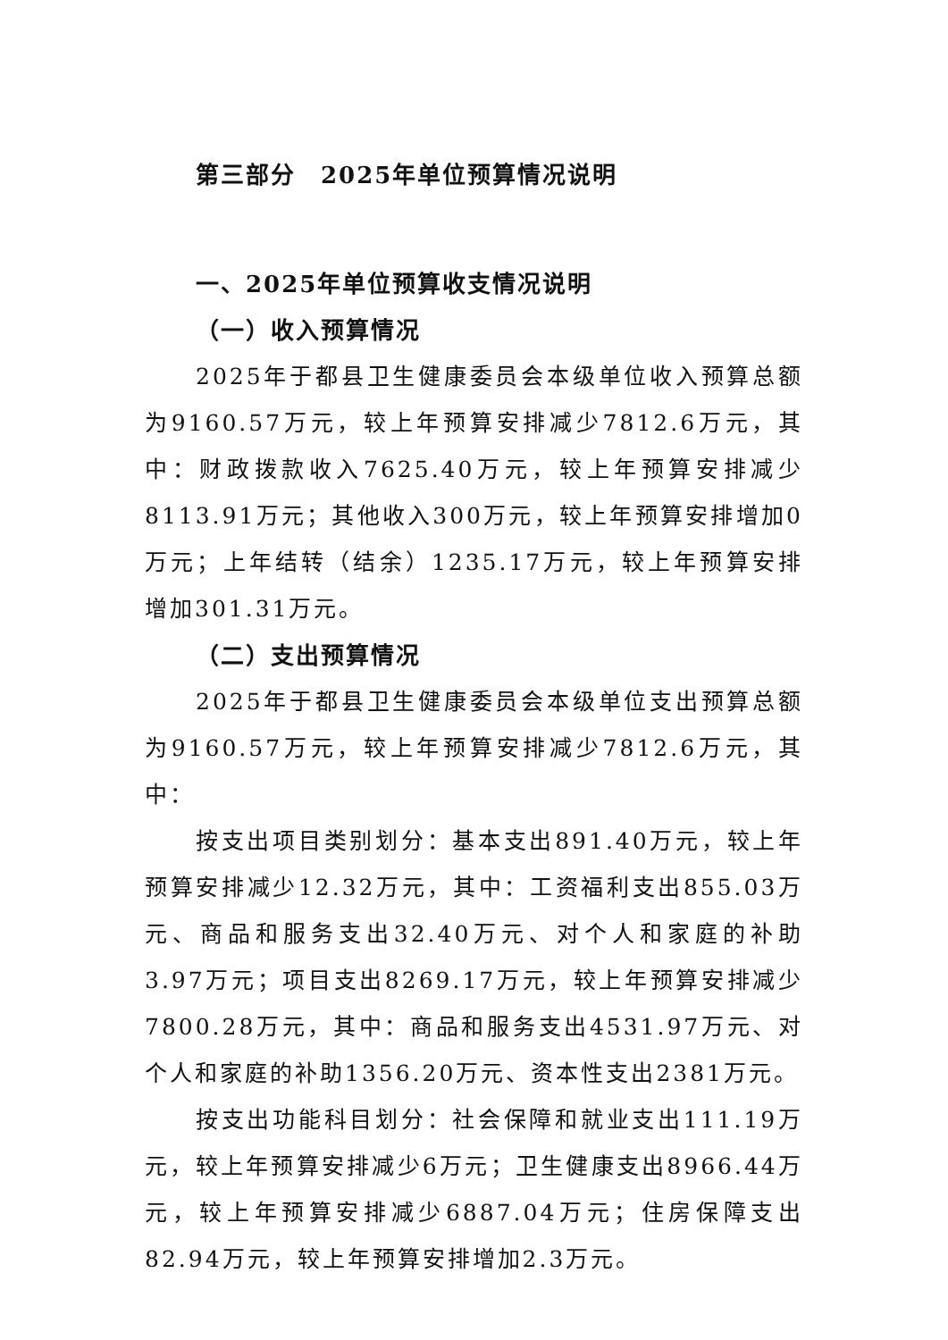第三部分　2025年单位预算情况说明
一、2025年单位预算收支情况说明
（一）收入预算情况
2025年于都县卫生健康委员会本级单位收入预算总额为9160.57万元，较上年预算安排减少7812.6万元，其中：财政拨款收入7625.40万元，较上年预算安排减少8113.91万元；其他收入300万元，较上年预算安排增加0万元；上年结转（结余）1235.17万元，较上年预算安排增加301.31万元。
（二）支出预算情况
2025年于都县卫生健康委员会本级单位支出预算总额为9160.57万元，较上年预算安排减少7812.6万元，其中：
按支出项目类别划分：基本支出891.40万元，较上年预算安排减少12.32万元，其中：工资福利支出855.03万元、商品和服务支出32.40万元、对个人和家庭的补助3.97万元；项目支出8269.17万元，较上年预算安排减少7800.28万元，其中：商品和服务支出4531.97万元、对个人和家庭的补助1356.20万元、资本性支出2381万元。
按支出功能科目划分：社会保障和就业支出111.19万元，较上年预算安排减少6万元；卫生健康支出8966.44万元，较上年预算安排减少6887.04万元；住房保障支出82.94万元，较上年预算安排增加2.3万元。